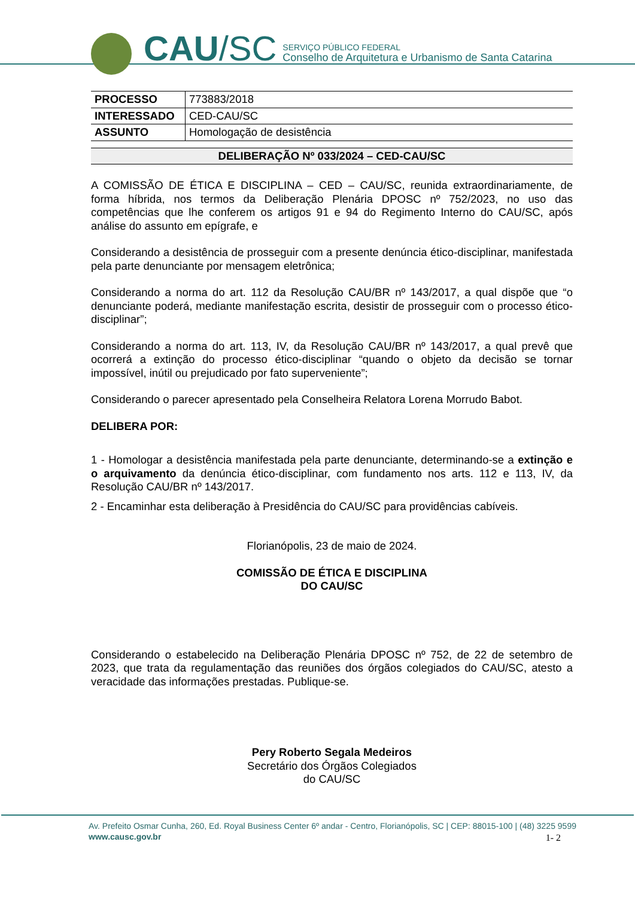CAU /SC
SERVIÇO PÚBLICO FEDERAL
Conselho de Arquitetura e Urbanismo de Santa Catarina
| PROCESSO | 773883/2018 |
| INTERESSADO | CED-CAU/SC |
| ASSUNTO | Homologação de desistência |
DELIBERAÇÃO Nº 033/2024 – CED-CAU/SC
A COMISSÃO DE ÉTICA E DISCIPLINA – CED – CAU/SC, reunida extraordinariamente, de forma híbrida, nos termos da Deliberação Plenária DPOSC nº 752/2023, no uso das competências que lhe conferem os artigos 91 e 94 do Regimento Interno do CAU/SC, após análise do assunto em epígrafe, e
Considerando a desistência de prosseguir com a presente denúncia ético-disciplinar, manifestada pela parte denunciante por mensagem eletrônica;
Considerando a norma do art. 112 da Resolução CAU/BR nº 143/2017, a qual dispõe que “o denunciante poderá, mediante manifestação escrita, desistir de prosseguir com o processo ético-disciplinar”;
Considerando a norma do art. 113, IV, da Resolução CAU/BR nº 143/2017, a qual prevê que ocorrerá a extinção do processo ético-disciplinar “quando o objeto da decisão se tornar impossível, inútil ou prejudicado por fato superveniente”;
Considerando o parecer apresentado pela Conselheira Relatora Lorena Morrudo Babot.
DELIBERA POR:
1 - Homologar a desistência manifestada pela parte denunciante, determinando-se a extinção e o arquivamento da denúncia ético-disciplinar, com fundamento nos arts. 112 e 113, IV, da Resolução CAU/BR nº 143/2017.
2 - Encaminhar esta deliberação à Presidência do CAU/SC para providências cabíveis.
Florianópolis, 23 de maio de 2024.
COMISSÃO DE ÉTICA E DISCIPLINA
DO CAU/SC
Considerando o estabelecido na Deliberação Plenária DPOSC nº 752, de 22 de setembro de 2023, que trata da regulamentação das reuniões dos órgãos colegiados do CAU/SC, atesto a veracidade das informações prestadas. Publique-se.
Pery Roberto Segala Medeiros
Secretário dos Órgãos Colegiados
do CAU/SC
Av. Prefeito Osmar Cunha, 260, Ed. Royal Business Center 6º andar - Centro, Florianópolis, SC | CEP: 88015-100 | (48) 3225 9599
www.causc.gov.br
1- 2